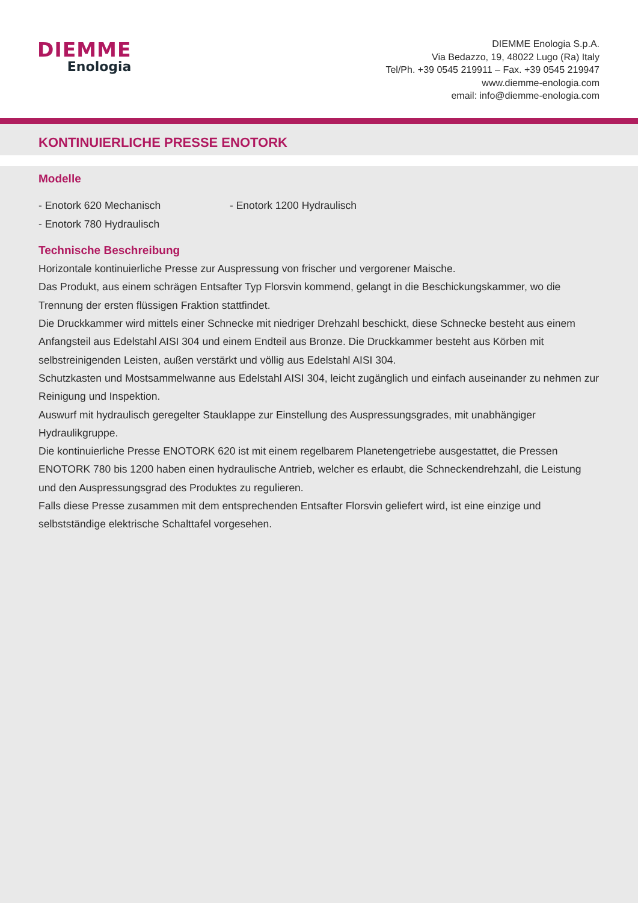DIEMME
Enologia
DIEMME Enologia S.p.A.
Via Bedazzo, 19, 48022 Lugo (Ra) Italy
Tel/Ph. +39 0545 219911 – Fax. +39 0545 219947
www.diemme-enologia.com
email: info@diemme-enologia.com
KONTINUIERLICHE PRESSE ENOTORK
Modelle
- Enotork 620 Mechanisch
- Enotork 780 Hydraulisch
- Enotork 1200 Hydraulisch
Technische Beschreibung
Horizontale kontinuierliche Presse zur Auspressung von frischer und vergorener Maische.
Das Produkt, aus einem schrägen Entsafter Typ Florsvin kommend, gelangt in die Beschickungskammer, wo die Trennung der ersten flüssigen Fraktion stattfindet.
Die Druckkammer wird mittels einer Schnecke mit niedriger Drehzahl beschickt, diese Schnecke besteht aus einem Anfangsteil aus Edelstahl AISI 304 und einem Endteil aus Bronze. Die Druckkammer besteht aus Körben mit selbstreinigenden Leisten, außen verstärkt und völlig aus Edelstahl AISI 304.
Schutzkasten und Mostsammelwanne aus Edelstahl AISI 304, leicht zugänglich und einfach auseinander zu nehmen zur Reinigung und Inspektion.
Auswurf mit hydraulisch geregelter Stauklappe zur Einstellung des Auspressungsgrades, mit unabhängiger Hydraulikgruppe.
Die kontinuierliche Presse ENOTORK 620 ist mit einem regelbarem Planetengetriebe ausgestattet, die Pressen ENOTORK 780 bis 1200 haben einen hydraulische Antrieb, welcher es erlaubt, die Schneckendrehzahl, die Leistung und den Auspressungsgrad des Produktes zu regulieren.
Falls diese Presse zusammen mit dem entsprechenden Entsafter Florsvin geliefert wird, ist eine einzige und selbstständige elektrische Schalttafel vorgesehen.